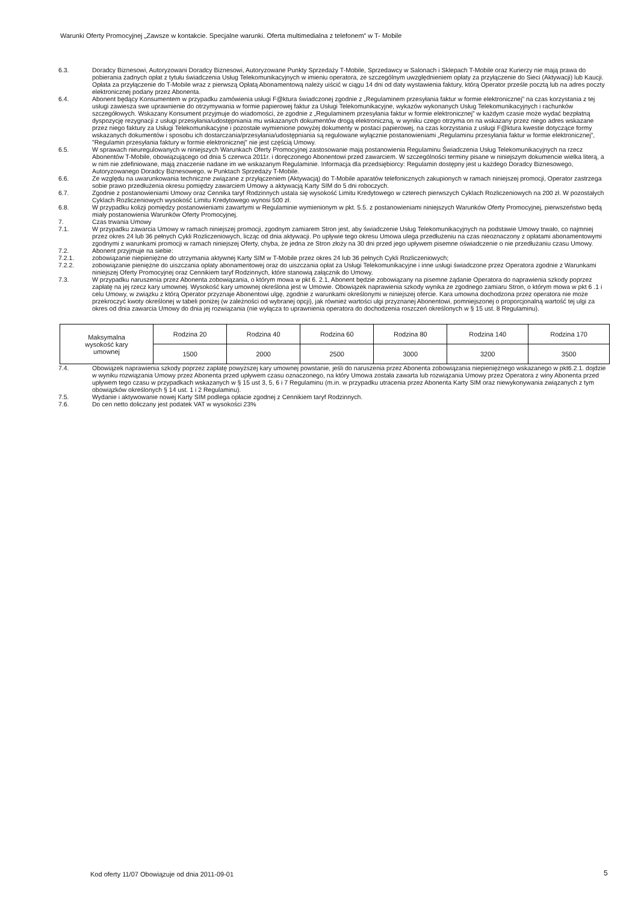Warunki Oferty Promocyjnej „Zawsze w kontakcie. Specjalne warunki. Oferta multimedialna z telefonem” w T- Mobile
6.3. Doradcy Biznesowi, Autoryzowani Doradcy Biznesowi, Autoryzowane Punkty Sprzedaży T-Mobile, Sprzedawcy w Salonach i Sklepach T-Mobile oraz Kurierzy nie mają prawa do pobierania żadnych opłat z tytułu świadczenia Usług Telekomunikacyjnych w imieniu operatora, ze szczególnym uwzględnieniem opłaty za przyłączenie do Sieci (Aktywacji) lub Kaucji. Opłata za przyłączenie do T-Mobile wraz z pierwszą Opłatą Abonamentową należy uiścić w ciągu 14 dni od daty wystawienia faktury, którą Operator prześle pocztą lub na adres poczty elektronicznej podany przez Abonenta.
6.4. Abonent będący Konsumentem w przypadku zamówienia usługi F@ktura świadczonej zgodnie z „Regulaminem przesyłania faktur w formie elektronicznej” na czas korzystania z tej usługi zawiesza swe uprawnienie do otrzymywania w formie papierowej faktur za Usługi Telekomunikacyjne, wykazów wykonanych Usług Telekomunikacyjnych i rachunków szczegółowych. Wskazany Konsument przyjmuje do wiadomości, że zgodnie z „Regulaminem przesyłania faktur w formie elektronicznej” w każdym czasie może wydać bezpłatną dyspozycję rezygnacji z usługi przesyłania/udostępniania mu wskazanych dokumentów drogą elektroniczną, w wyniku czego otrzyma on na wskazany przez niego adres wskazane przez niego faktury za Usługi Telekomunikacyjne i pozostałe wymienione powyżej dokumenty w postaci papierowej, na czas korzystania z usługi F@ktura kwestie dotyczące formy wskazanych dokumentów i sposobu ich dostarczania/przesyłania/udostępniania są regulowane wyłącznie postanowieniami „Regulaminu przesyłania faktur w formie elektronicznej”, "Regulamin przesyłania faktury w formie elektronicznej" nie jest częścią Umowy.
6.5. W sprawach nieuregulowanych w niniejszych Warunkach Oferty Promocyjnej zastosowanie mają postanowienia Regulaminu Świadczenia Usług Telekomunikacyjnych na rzecz Abonentów T-Mobile, obowiązującego od dnia 5 czerwca 2011r. i doręczonego Abonentowi przed zawarciem. W szczególności terminy pisane w niniejszym dokumencie wielka literą, a w nim nie zdefiniowane, mają znaczenie nadane im we wskazanym Regulaminie. Informacja dla przedsiębiorcy: Regulamin dostępny jest u każdego Doradcy Biznesowego, Autoryzowanego Doradcy Biznesowego, w Punktach Sprzedaży T-Mobile.
6.6. Ze względu na uwarunkowania techniczne związane z przyłączeniem (Aktywacją) do T-Mobile aparatów telefonicznych zakupionych w ramach niniejszej promocji, Operator zastrzega sobie prawo przedłużenia okresu pomiędzy zawarciem Umowy a aktywacją Karty SIM do 5 dni roboczych.
6.7. Zgodnie z postanowieniami Umowy oraz Cennika taryf Rodzinnych ustala się wysokość Limitu Kredytowego w czterech pierwszych Cyklach Rozliczeniowych na 200 zł. W pozostałych Cyklach Rozliczeniowych wysokość Limitu Kredytowego wynosi 500 zł.
6.8. W przypadku kolizji pomiędzy postanowieniami zawartymi w Regulaminie wymienionym w pkt. 5.5. z postanowieniami niniejszych Warunków Oferty Promocyjnej, pierwszeństwo będą miały postanowienia Warunków Oferty Promocyjnej.
7. Czas trwania Umowy
7.1. W przypadku zawarcia Umowy w ramach niniejszej promocji, zgodnym zamiarem Stron jest, aby świadczenie Usług Telekomunikacyjnych na podstawie Umowy trwało, co najmniej przez okres 24 lub 36 pełnych Cykli Rozliczeniowych, licząc od dnia aktywacji. Po upływie tego okresu Umowa ulega przedłużeniu na czas nieoznaczony z opłatami abonamentowymi zgodnymi z warunkami promocji w ramach niniejszej Oferty, chyba, że jedna ze Stron złoży na 30 dni przed jego upływem pisemne oświadczenie o nie przedłużaniu czasu Umowy.
7.2. Abonent przyjmuje na siebie:
7.2.1. zobowiązanie niepieniężne do utrzymania aktywnej Karty SIM w T-Mobile przez okres 24 lub 36 pełnych Cykli Rozliczeniowych;
7.2.2. zobowiązanie pieniężne do uiszczania opłaty abonamentowej oraz do uiszczania opłat za Usługi Telekomunikacyjne i inne usługi świadczone przez Operatora zgodnie z Warunkami niniejszej Oferty Promocyjnej oraz Cennikiem taryf Rodzinnych, które stanowią załącznik do Umowy.
7.3. W przypadku naruszenia przez Abonenta zobowiązania, o którym mowa w pkt 6. 2.1, Abonent będzie zobowiązany na pisemne żądanie Operatora do naprawienia szkody poprzez zapłatę na jej rzecz kary umownej. Wysokość kary umownej określona jest w Umowie. Obowiązek naprawienia szkody wynika ze zgodnego zamiaru Stron, o którym mowa w pkt 6 .1 i celu Umowy, w związku z którą Operator przyznaje Abonentowi ulgę, zgodnie z warunkami określonymi w niniejszej ofercie. Kara umowna dochodzona przez operatora nie może przekroczyć kwoty określonej w tabeli poniżej (w zależności od wybranej opcji), jak również wartości ulgi przyznanej Abonentowi, pomniejszonej o proporcjonalną wartość tej ulgi za okres od dnia zawarcia Umowy do dnia jej rozwiązania (nie wyłącza to uprawnienia operatora do dochodzenia roszczeń określonych w § 15 ust. 8 Regulaminu).
| Maksymalna wysokość kary umownej | Rodzina 20 | Rodzina 40 | Rodzina 60 | Rodzina 80 | Rodzina 140 | Rodzina 170 |
| | 1500 | 2000 | 2500 | 3000 | 3200 | 3500 |
7.4. Obowiązek naprawienia szkody poprzez zapłatę powyższej kary umownej powstanie, jeśli do naruszenia przez Abonenta zobowiązania niepieniężnego wskazanego w pkt6.2.1. dojdzie w wyniku rozwiązania Umowy przez Abonenta przed upływem czasu oznaczonego, na który Umowa została zawarta lub rozwiązania Umowy przez Operatora z winy Abonenta przed upływem tego czasu w przypadkach wskazanych w § 15 ust 3, 5, 6 i 7 Regulaminu (m.in. w przypadku utracenia przez Abonenta Karty SIM oraz niewykonywania związanych z tym obowiązków określonych § 14 ust. 1 i 2 Regulaminu).
7.5. Wydanie i aktywowanie nowej Karty SIM podlega opłacie zgodnej z Cennikiem taryf Rodzinnych.
7.6. Do cen netto doliczany jest podatek VAT w wysokości 23%
Kod oferty 11/07 Obowiązuje od dnia 2011-09-01
5